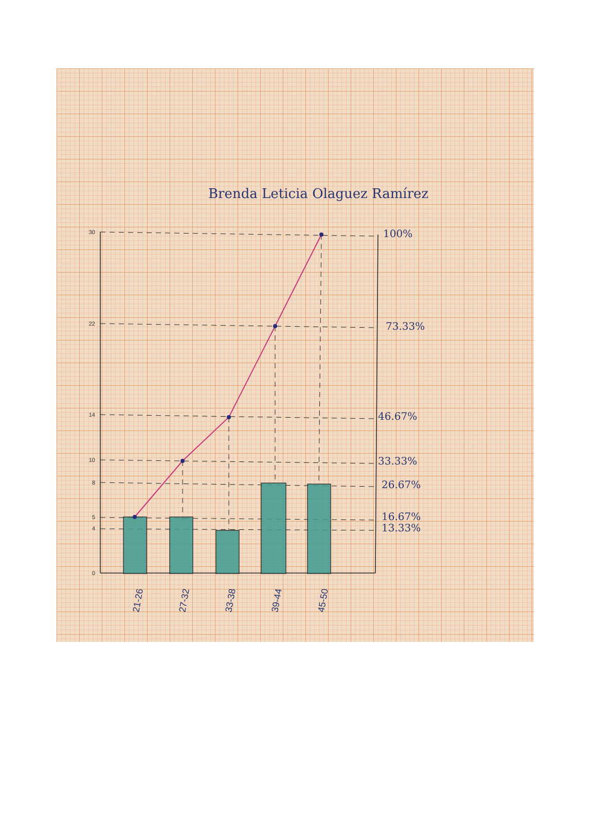Brenda Leticia Olaguez Ramírez
100%
73.33%
46.67%
33.33%
26.67%
16.67%
13.33%
30
22
14
10
8
5
4
0
21-26
27-32
33-38
39-44
45-50